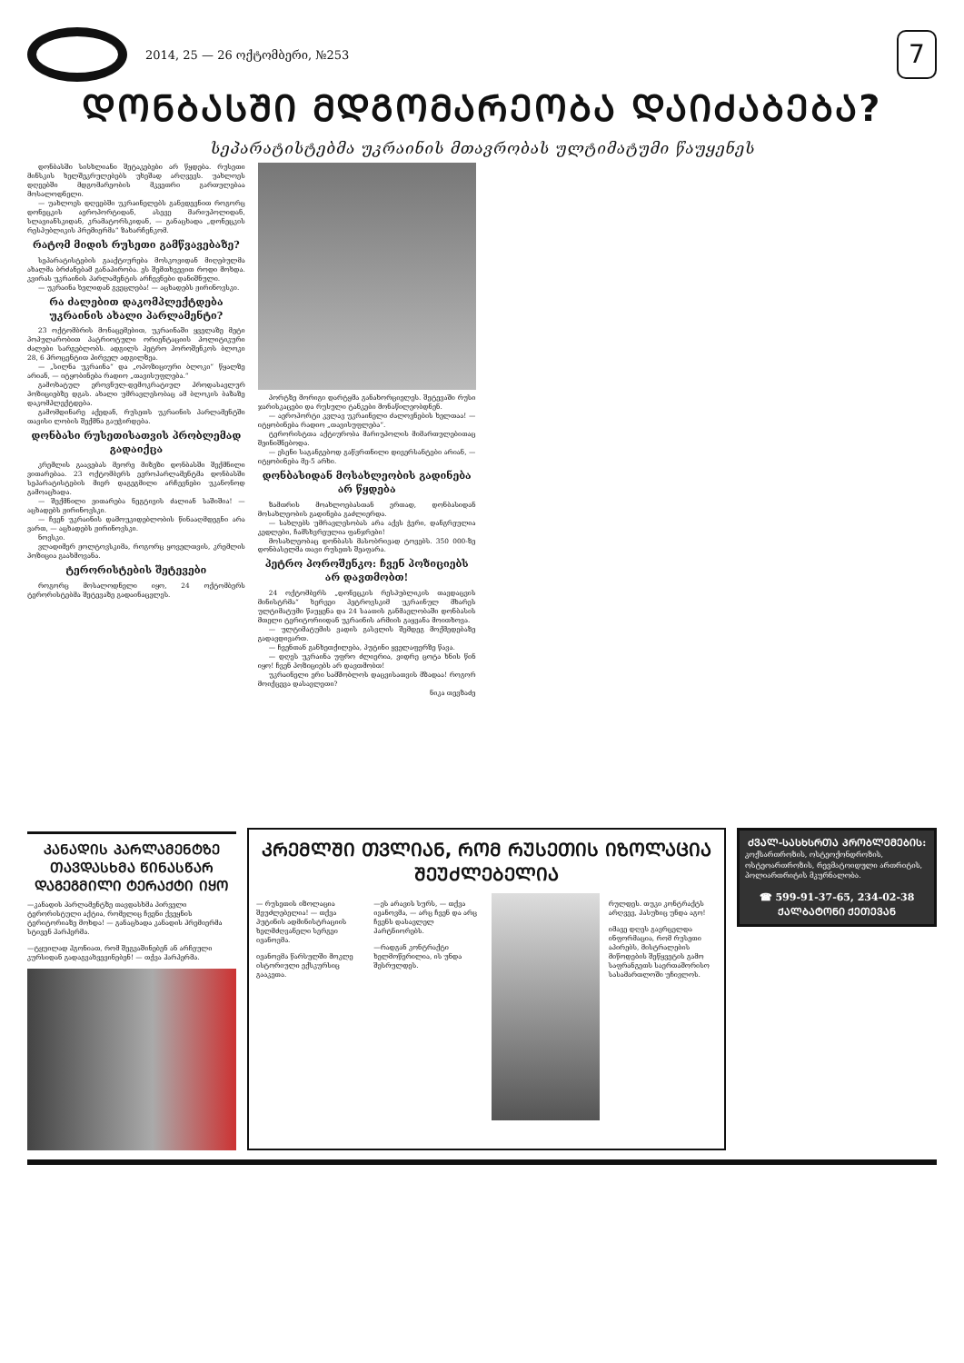2014, 25 — 26 ოქტომბერი, №253
7
ᲓᲝᲜᲑᲐᲡᲨᲘ ᲛᲓᲒᲝᲛᲐᲠᲔᲝᲑᲐ ᲓᲐᲘᲫᲐᲑᲔᲑᲐ?
სეპარატისტებმა უკრაინის მთავრობას ულტიმატუმი წაუყენეს
დონბასში სისხლიანი შეტაკებები არ წყდება. რუსეთი მინსკის ხელშეკრულებებს უხეშად არღვევს. უახლოეს დღეებში მდგომარეობის მკვეთრი გართულებაა მოსალოდნელი.
— უახლოეს დღეებში უკრაინელებს განვდევნით როგორც დონეცკის აეროპორტიდან, ასევე მარიუპოლიდან, სლავიანსკიდან, კრამატორსკიდან, — განაცხადა „დონეცკის რესპუბლიკის პრემიერმა“ ზახარჩენკომ.
რატომ მიდის რუსეთი გამწვავებაზე?
სეპარატისტების გააქტიურება მოსკოვიდან მიღებულმა ახალმა ბრძანებამ განაპირობა. ეს შემთხვევით როდი მოხდა. კვირას უკრაინის პარლამენტის არჩევნები დანიშნული.
— უკრაინა ხელიდან გვეცლება! — აცხადებს ჟირინოვსკი.
რა ძალებით დაკომპლექტდება უკრაინის ახალი პარლამენტი?
23 ოქტომბრის მონაცემებით, უკრაინაში ყველაზე მეტი პოპულარობით პატრიოტული ორიენტაციის პოლიტიკური ძალები სარგებლობს. ადგილს პეტრო პოროშენკოს ბლოკი 28, 6 პროცენტით პირველ ადგილზეა.
— „სილნა უკრაინა“ და „ოპოზიციური ბლოკი“ წყალზე არიან, — იტყობინება რადიო „თავისუფლება.“
გამოხატულ ეროვნულ-დემოკრატიულ პროდასავლურ პოზიციებზე დგას. ახალი უმრავლესობაც ამ ბლოკის ბაზაზე დაკომპლექტდება.
გამომდინარე აქედან, რუსეთს უკრაინის პარლამენტში თავისი ლობის შექმნა გაუჭირდება.
დონბასი რუსეთისათვის პრობლემად გადაიქცა
კრემლის გაავებას მეორე მიზეზი დონბასში შექმნილი ვითარებაა. 23 ოქტომბერს ევროპარლამენტმა დონბასში სეპარატისტების მიერ დაგეგმილი არჩევნები უკანონოდ გამოაცხადა.
— შექმნილი ვითარება ნეგტივის ძალიან საშიშია! — აცხადებს ჟირინოვსკი.
— ჩვენ უკრაინის დამოუკიდებლობის წინააღმდეგნი არა ვართ, — აცხადებს ჟირინოვსკი.
ნოვსკი.
ვლადიმერ ჟოლტოვსკიმა, როგორც ყოველთვის, კრემლის პოზიცია გაახმოვანა.
ტერორისტების შეტევები
როგორც მოსალოდნელი იყო, 24 ოქტომბერს ტერორისტებმა შეტევაზე გადაინაცვლეს.
პორტზე მორიგი დარტყმა განახორციელეს. შეტევაში რუსი ჯარისკაცები და რუსული ტანკები მონაწილეობდნენ.
— აეროპორტი კვლავ უკრაინელი ძალოვნების ხელთაა! — იტყობინება რადიო „თავისუფლება“.
ტერორისტთა აქტიურობა მარიუპოლის მიმართულებითაც შეინიშნებოდა.
— ესენი საგანგებოდ გაწვრთნილი დივერსანტები არიან, — იტყობინება მე-5 არხი.
დონბასიდან მოსახლეობის გადინება არ წყდება
ზამთრის მოახლოებასთან ერთად, დონბასიდან მოსახლეობის გადინება გაძლიერდა.
— სახლებს უმრავლესობას არა აქვს ჭერი, დანგრეულია კედლები, ჩამსხვრეულია ფანჯრები!
მოსახლეობაც დონბასს მასობრივად ტოვებს. 350 000-ზე დონბასელმა თავი რუსეთს შეაფარა.
პეტრო პოროშენკო: ჩვენ პოზიციებს არ დავთმობთ!
24 ოქტომბერს „დონეცკის რესპუბლიკის თავდაცვის მინისტრმა“ ხერვეი პეტროვსკიმ უკრაინულ მხარეს ულტიმატუმი წაუყენა და 24 საათის განმავლობაში დონბასის მთელი ტერიტორიიდან უკრაინის არმიის გაყვანა მოითხოვა.
— ულტიმატუმის ვადის გასვლის შემდეგ მოქმედებაზე გადავდივართ.
— ჩვენთან განხეთქილება, პუტინი ყველაფერზე წავა.
— დღეს უკრაინა უფრო ძლიერია, ვიდრე ცოტა ხნის წინ იყო! ჩვენ პოზიციებს არ დავთმობთ!
უკრაინელი ერი სამშობლოს დაცვისათვის მზადაა! როგორ მოიქცევა დასავლეთი?
ნიკა თევზაძე
ᲙᲐᲜᲐᲓᲘᲡ ᲞᲐᲠᲚᲐᲛᲔᲜᲢᲖᲔ ᲗᲐᲕᲓᲐᲡᲮᲛᲐ ᲬᲘᲜᲐᲡᲬᲐᲠ ᲓᲐᲒᲔᲒᲛᲘᲚᲘ ᲢᲔᲠᲐᲥᲢᲘ ᲘᲧᲝ
—კანადის პარლამენტზე თავდასხმა პირველი ტერორისტული აქტია, რომელიც ჩვენი ქვეყნის ტერიტორიაზე მოხდა! — განაცხადა კანადის პრემიერმა სტივენ ჰარპერმა.
—ტყუილად ჰგონიათ, რომ შეგვაშინებენ ან არჩეული კურსიდან გადაგვახვევინებენ! — თქვა ჰარპერმა.
ᲙᲠᲔᲛᲚᲨᲘ ᲗᲕᲚᲘᲐᲜ, ᲠᲝᲛ ᲠᲣᲡᲔᲗᲘᲡ ᲘᲖᲝᲚᲐᲪᲘᲐ ᲨᲔᲣᲫᲚᲔᲑᲔᲚᲘᲐ
— რუსეთის იზოლაცია შეუძლებელია! — თქვა პუტინის ადმინისტრაციის ხელმძღვანელი სერგეი ივანოვმა.
ივანოვმა წარსულში მოკლე ისტორიული ექსკურსიც გააკეთა.
—ეს არავის სურს, — თქვა ივანოვმა, — არც ჩვენ და არც ჩვენს დასავლელ პარტნიორებს.
—რადგან კონტრაქტი ხელმოწერილია, ის უნდა შესრულდეს.
რულდეს. თუკი კონტრაქტს არღვევ, პასუხიც უნდა აგო!
იმავე დღეს გავრცელდა ინფორმაცია, რომ რუსეთი აპირებს, მისტრალების მიწოდების შეწყვეტის გამო საფრანგეთს საერთაშორისო სასამართლოში უჩივლოს.
ᲫᲕᲐᲚ-ᲡᲐᲡᲮᲡᲠᲗᲐ ᲞᲠᲝᲑᲚᲔᲛᲔᲑᲘᲡ:
კოქსართროზის, ოსტეოქონდროზის, ოსტეოართროზის, რევმატოიდული ართრიტის, პოლიართრიტის მკურნალობა.
☎ 599-91-37-65, 234-02-38
ᲥᲐᲚᲑᲐᲢᲝᲜᲘ ᲥᲔᲗᲔᲕᲐᲜ